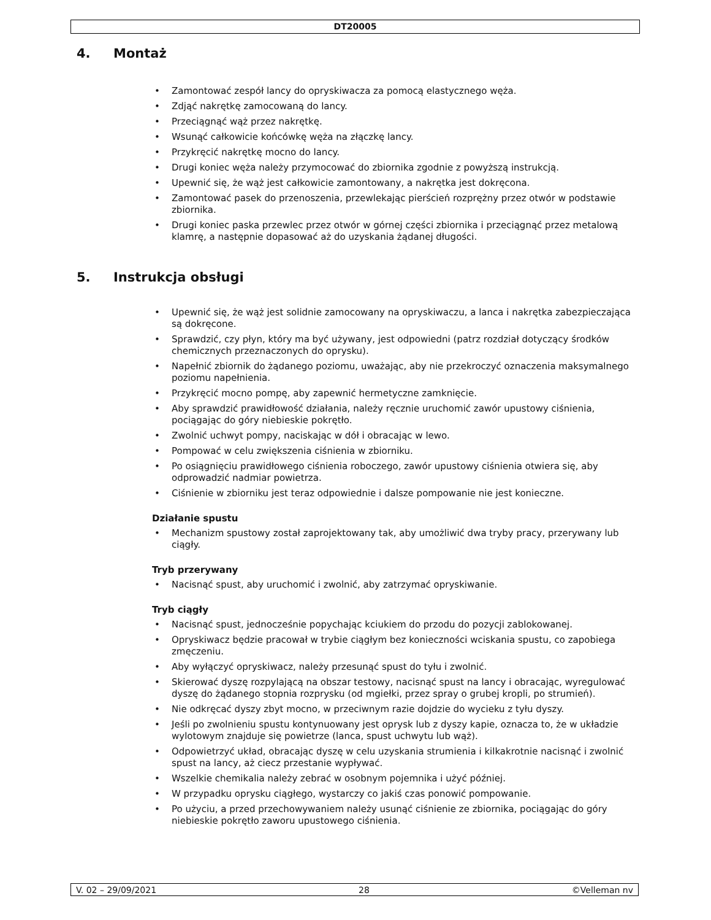DT20005
4. Montaż
Zamontować zespół lancy do opryskiwacza za pomocą elastycznego węża.
Zdjąć nakrętkę zamocowaną do lancy.
Przeciągnąć wąż przez nakrętkę.
Wsunąć całkowicie końcówkę węża na złączkę lancy.
Przykręcić nakrętkę mocno do lancy.
Drugi koniec węża należy przymocować do zbiornika zgodnie z powyższą instrukcją.
Upewnić się, że wąż jest całkowicie zamontowany, a nakrętka jest dokręcona.
Zamontować pasek do przenoszenia, przewlekając pierścień rozprężny przez otwór w podstawie zbiornika.
Drugi koniec paska przewlec przez otwór w górnej części zbiornika i przeciągnąć przez metalową klamrę, a następnie dopasować aż do uzyskania żądanej długości.
5. Instrukcja obsługi
Upewnić się, że wąż jest solidnie zamocowany na opryskiwaczu, a lanca i nakrętka zabezpieczająca są dokręcone.
Sprawdzić, czy płyn, który ma być używany, jest odpowiedni (patrz rozdział dotyczący środków chemicznych przeznaczonych do oprysku).
Napełnić zbiornik do żądanego poziomu, uważając, aby nie przekroczyć oznaczenia maksymalnego poziomu napełnienia.
Przykręcić mocno pompę, aby zapewnić hermetyczne zamknięcie.
Aby sprawdzić prawidłowość działania, należy ręcznie uruchomić zawór upustowy ciśnienia, pociągając do góry niebieskie pokrętło.
Zwolnić uchwyt pompy, naciskając w dół i obracając w lewo.
Pompować w celu zwiększenia ciśnienia w zbiorniku.
Po osiągnięciu prawidłowego ciśnienia roboczego, zawór upustowy ciśnienia otwiera się, aby odprowadzić nadmiar powietrza.
Ciśnienie w zbiorniku jest teraz odpowiednie i dalsze pompowanie nie jest konieczne.
Działanie spustu
Mechanizm spustowy został zaprojektowany tak, aby umożliwić dwa tryby pracy, przerywany lub ciągły.
Tryb przerywany
Nacisnąć spust, aby uruchomić i zwolnić, aby zatrzymać opryskiwanie.
Tryb ciągły
Nacisnąć spust, jednocześnie popychając kciukiem do przodu do pozycji zablokowanej.
Opryskiwacz będzie pracował w trybie ciągłym bez konieczności wciskania spustu, co zapobiega zmęczeniu.
Aby wyłączyć opryskiwacz, należy przesunąć spust do tyłu i zwolnić.
Skierować dyszę rozpylającą na obszar testowy, nacisnąć spust na lancy i obracając, wyregulować dyszę do żądanego stopnia rozprysku (od mgiełki, przez spray o grubej kropli, po strumień).
Nie odkręcać dyszy zbyt mocno, w przeciwnym razie dojdzie do wycieku z tyłu dyszy.
Jeśli po zwolnieniu spustu kontynuowany jest oprysk lub z dyszy kapie, oznacza to, że w układzie wylotowym znajduje się powietrze (lanca, spust uchwytu lub wąż).
Odpowietrzyć układ, obracając dyszę w celu uzyskania strumienia i kilkakrotnie nacisnąć i zwolnić spust na lancy, aż ciecz przestanie wypływać.
Wszelkie chemikalia należy zebrać w osobnym pojemnika i użyć później.
W przypadku oprysku ciągłego, wystarczy co jakiś czas ponowić pompowanie.
Po użyciu, a przed przechowywaniem należy usunąć ciśnienie ze zbiornika, pociągając do góry niebieskie pokrętło zaworu upustowego ciśnienia.
V. 02 – 29/09/2021 28 ©Velleman nv